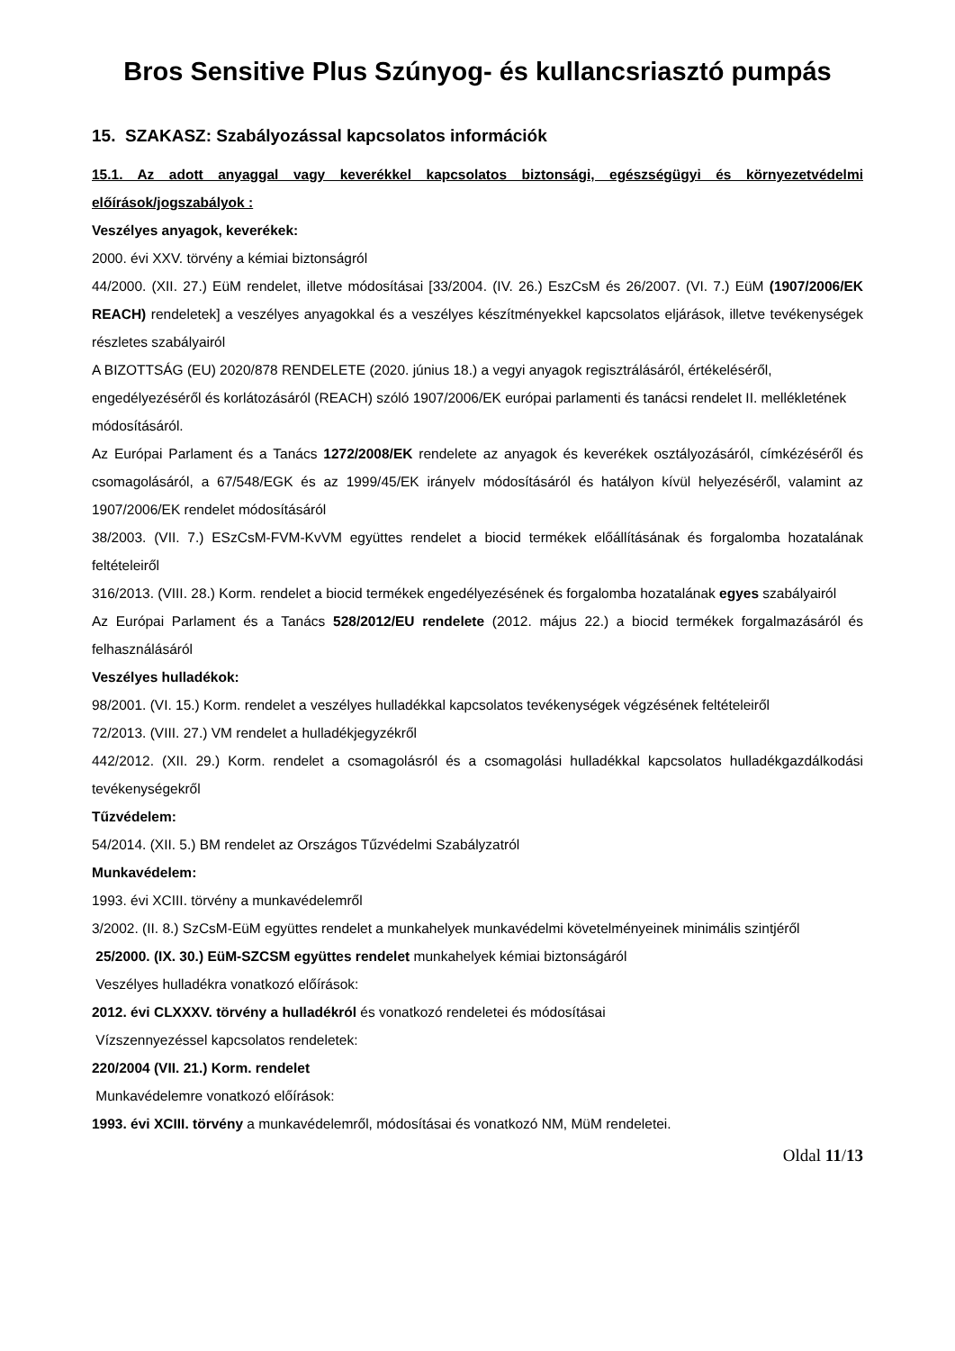Bros Sensitive Plus Szúnyog- és kullancsriasztó pumpás
15. SZAKASZ: Szabályozással kapcsolatos információk
15.1. Az adott anyaggal vagy keverékkel kapcsolatos biztonsági, egészségügyi és környezetvédelmi előírások/jogszabályok :
Veszélyes anyagok, keverékek:
2000. évi XXV. törvény a kémiai biztonságról
44/2000. (XII. 27.) EüM rendelet, illetve módosításai [33/2004. (IV. 26.) EszCsM és 26/2007. (VI. 7.) EüM (1907/2006/EK REACH) rendeletek] a veszélyes anyagokkal és a veszélyes készítményekkel kapcsolatos eljárások, illetve tevékenységek részletes szabályairól
A BIZOTTSÁG (EU) 2020/878 RENDELETE (2020. június 18.) a vegyi anyagok regisztrálásáról, értékeléséről, engedélyezéséről és korlátozásáról (REACH) szóló 1907/2006/EK európai parlamenti és tanácsi rendelet II. mellékletének módosításáról.
Az Európai Parlament és a Tanács 1272/2008/EK rendelete az anyagok és keverékek osztályozásáról, címkézéséről és csomagolásáról, a 67/548/EGK és az 1999/45/EK irányelv módosításáról és hatályon kívül helyezéséről, valamint az 1907/2006/EK rendelet módosításáról
38/2003. (VII. 7.) ESzCsM-FVM-KvVM együttes rendelet a biocid termékek előállításának és forgalomba hozatalának feltételeiről
316/2013. (VIII. 28.) Korm. rendelet a biocid termékek engedélyezésének és forgalomba hozatalának egyes szabályairól
Az Európai Parlament és a Tanács 528/2012/EU rendelete (2012. május 22.) a biocid termékek forgalmazásáról és felhasználásáról
Veszélyes hulladékok:
98/2001. (VI. 15.) Korm. rendelet a veszélyes hulladékkal kapcsolatos tevékenységek végzésének feltételeiről
72/2013. (VIII. 27.) VM rendelet a hulladékjegyzékről
442/2012. (XII. 29.) Korm. rendelet a csomagolásról és a csomagolási hulladékkal kapcsolatos hulladékgazdálkodási tevékenységekről
Tűzvédelem:
54/2014. (XII. 5.) BM rendelet az Országos Tűzvédelmi Szabályzatról
Munkavédelem:
1993. évi XCIII. törvény a munkavédelemről
3/2002. (II. 8.) SzCsM-EüM együttes rendelet a munkahelyek munkavédelmi követelményeinek minimális szintjéről
25/2000. (IX. 30.) EüM-SZCSM együttes rendelet munkahelyek kémiai biztonságáról
Veszélyes hulladékra vonatkozó előírások:
2012. évi CLXXXV. törvény a hulladékról és vonatkozó rendeletei és módosításai
Vízszennyezéssel kapcsolatos rendeletek:
220/2004 (VII. 21.) Korm. rendelet
Munkavédelemre vonatkozó előírások:
1993. évi XCIII. törvény a munkavédelemről, módosításai és vonatkozó NM, MüM rendeletei.
Oldal 11/13